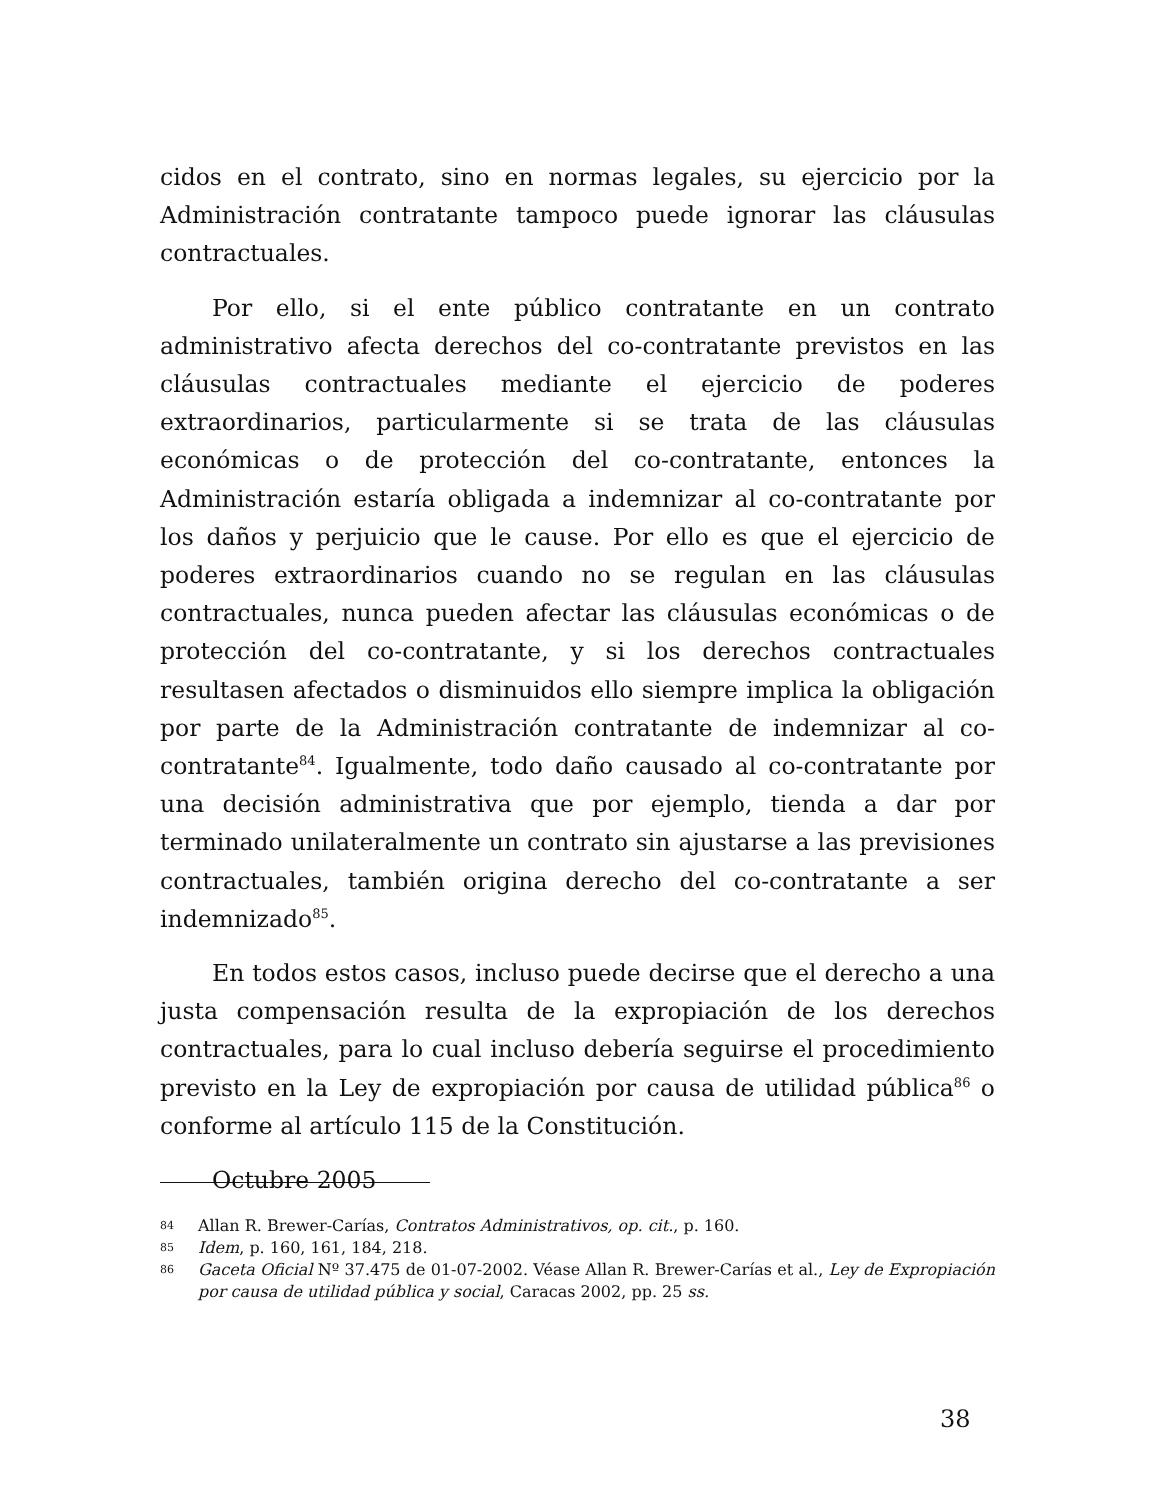cidos en el contrato, sino en normas legales, su ejercicio por la Administración contratante tampoco puede ignorar las cláusulas contractuales.
Por ello, si el ente público contratante en un contrato administrativo afecta derechos del co-contratante previstos en las cláusulas contractuales mediante el ejercicio de poderes extraordinarios, particularmente si se trata de las cláusulas económicas o de protección del co-contratante, entonces la Administración estaría obligada a indemnizar al co-contratante por los daños y perjuicio que le cause. Por ello es que el ejercicio de poderes extraordinarios cuando no se regulan en las cláusulas contractuales, nunca pueden afectar las cláusulas económicas o de protección del co-contratante, y si los derechos contractuales resultasen afectados o disminuidos ello siempre implica la obligación por parte de la Administración contratante de indemnizar al co-contratante<sup>84</sup>. Igualmente, todo daño causado al co-contratante por una decisión administrativa que por ejemplo, tienda a dar por terminado unilateralmente un contrato sin ajustarse a las previsiones contractuales, también origina derecho del co-contratante a ser indemnizado<sup>85</sup>.
En todos estos casos, incluso puede decirse que el derecho a una justa compensación resulta de la expropiación de los derechos contractuales, para lo cual incluso debería seguirse el procedimiento previsto en la Ley de expropiación por causa de utilidad pública<sup>86</sup> o conforme al artículo 115 de la Constitución.
Octubre 2005
84 Allan R. Brewer-Carías, Contratos Administrativos, op. cit., p. 160.
85 Idem, p. 160, 161, 184, 218.
86 Gaceta Oficial Nº 37.475 de 01-07-2002. Véase Allan R. Brewer-Carías et al., Ley de Expropiación por causa de utilidad pública y social, Caracas 2002, pp. 25 ss.
38